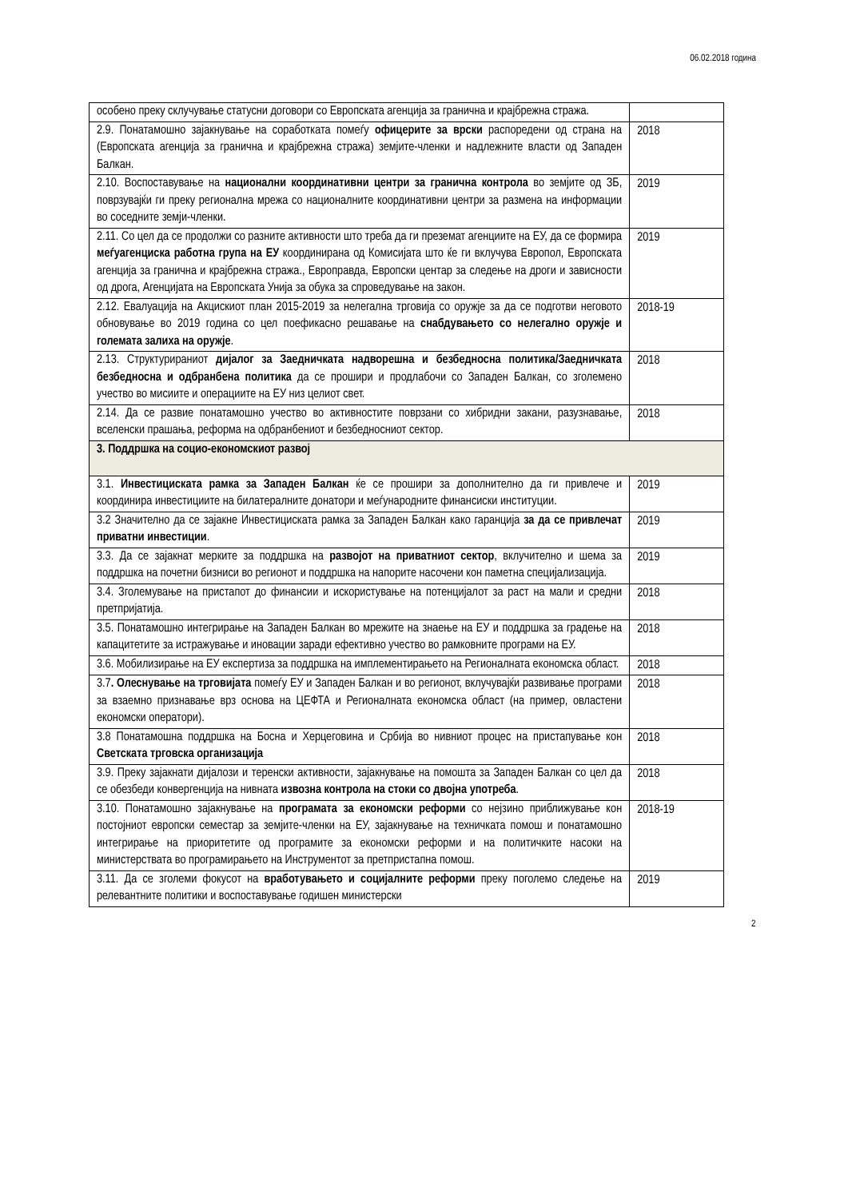06.02.2018 година
| особено преку склучување статусни договори со Европската агенција за гранична и крајбрежна стража. | |
| 2.9. Понатамошно зајакнување на соработката помеѓу офицерите за врски распоредени од страна на (Европската агенција за гранична и крајбрежна стража) земјите-членки и надлежните власти од Западен Балкан. | 2018 |
| 2.10. Воспоставување на национални координативни центри за гранична контрола во земјите од ЗБ, поврзувајќи ги преку регионална мрежа со националните координативни центри за размена на информации во соседните земји-членки. | 2019 |
| 2.11. Со цел да се продолжи со разните активности што треба да ги преземат агенциите на ЕУ, да се формира меѓуагенциска работна група на ЕУ координирана од Комисијата што ќе ги вклучува Европол, Европската агенција за гранична и крајбрежна стража., Европравда, Европски центар за следење на дроги и зависности од дрога, Агенцијата на Европската Унија за обука за спроведување на закон. | 2019 |
| 2.12. Евалуација на Акцискиот план 2015-2019 за нелегална трговија со оружје за да се подготви неговото обновување во 2019 година со цел поефикасно решавање на снабдувањето со нелегално оружје и големата залиха на оружје . | 2018-19 |
| 2.13. Структурираниот дијалог за Заедничката надворешна и безбедносна политика/Заедничката безбедносна и одбранбена политика да се прошири и продлабочи со Западен Балкан, со зголемено учество во мисиите и операциите на ЕУ низ целиот свет. | 2018 |
| 2.14. Да се развие понатамошно учество во активностите поврзани со хибридни закани, разузнавање, вселенски прашања, реформа на одбранбениот и безбедносниот сектор. | 2018 |
| 3. Поддршка на социо-економскиот развој | |
| 3.1. Инвестициската рамка за Западен Балкан ќе се прошири за дополнително да ги привлече и координира инвестициите на билатералните донатори и меѓународните финансиски институции. | 2019 |
| 3.2 Значително да се зајакне Инвестициската рамка за Западен Балкан како гаранција за да се привлечат приватни инвестиции . | 2019 |
| 3.3. Да се зајакнат мерките за поддршка на развојот на приватниот сектор , вклучително и шема за поддршка на почетни бизниси во регионот и поддршка на напорите насочени кон паметна специјализација. | 2019 |
| 3.4. Зголемување на пристапот до финансии и искористување на потенцијалот за раст на мали и средни претпријатија. | 2018 |
| 3.5. Понатамошно интегрирање на Западен Балкан во мрежите на знаење на ЕУ и поддршка за градење на капацитетите за истражување и иновации заради ефективно учество во рамковните програми на ЕУ. | 2018 |
| 3.6. Мобилизирање на ЕУ експертиза за поддршка на имплементирањето на Регионалната економска област. | 2018 |
| 3.7 . Олеснување на трговијата помеѓу ЕУ и Западен Балкан и во регионот, вклучувајќи развивање програми за взаемно признавање врз основа на ЦЕФТА и Регионалната економска област (на пример, овластени економски оператори). | 2018 |
| 3.8 Понатамошна поддршка на Босна и Херцеговина и Србија во нивниот процес на пристапување кон Светската трговска организација | 2018 |
| 3.9. Преку зајакнати дијалози и теренски активности, зајакнување на помошта за Западен Балкан со цел да се обезбеди конвергенција на нивната извозна контрола на стоки со двојна употреба . | 2018 |
| 3.10. Понатамошно зајакнување на програмата за економски реформи со нејзино приближување кон постојниот европски семестар за земјите-членки на ЕУ, зајакнување на техничката помош и понатамошно интегрирање на приоритетите од програмите за економски реформи и на политичките насоки на министерствата во програмирањето на Инструментот за претпристапна помош. | 2018-19 |
| 3.11. Да се зголеми фокусот на вработувањето и социјалните реформи преку поголемо следење на релевантните политики и воспоставување годишен министерски | 2019 |
2